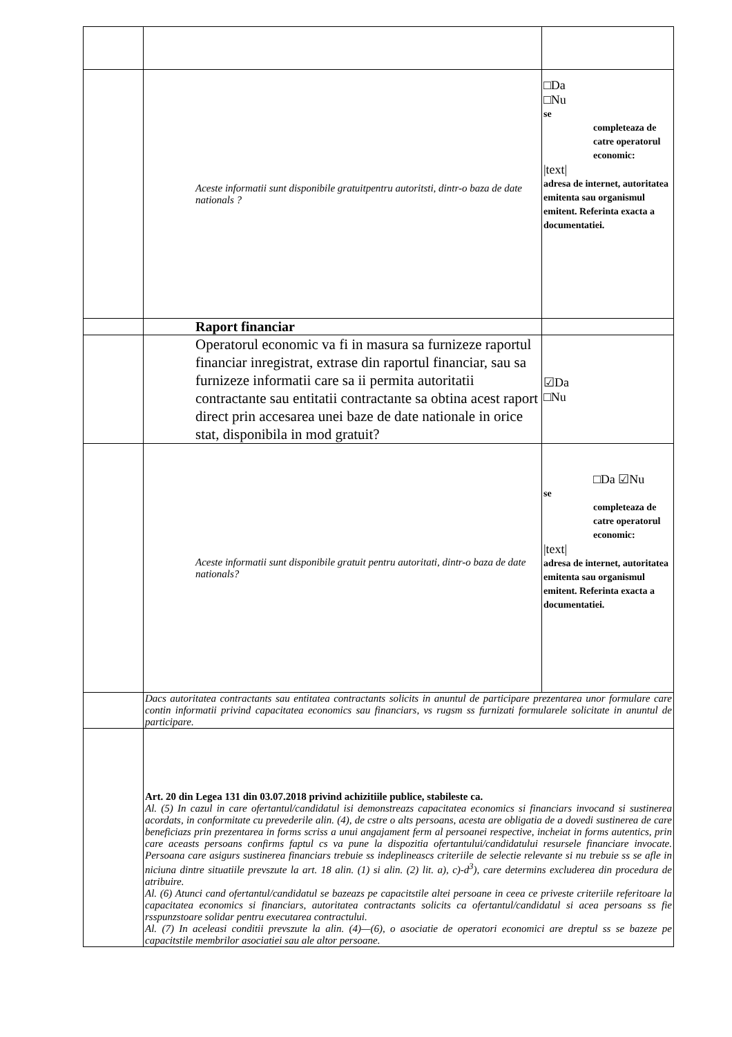| | Aceste informatii sunt disponibile gratuitpentru autoritsti, dintr-o baza de date nationals ? | □Da □Nu se completeaza de catre operatorul economic: /text/ adresa de internet, autoritatea emitenta sau organismul emitent. Referinta exacta a documentatiei. |
| | Raport financiar | |
| | Operatorul economic va fi in masura sa furnizeze raportul financiar inregistrat, extrase din raportul financiar, sau sa furnizeze informatii care sa ii permita autoritatii contractante sau entitatii contractante sa obtina acest raport direct prin accesarea unei baze de date nationale in orice stat, disponibila in mod gratuit? | ☑Da □Nu |
| | Aceste informatii sunt disponibile gratuit pentru autoritati, dintr-o baza de date nationals? | □Da ☑Nu se completeaza de catre operatorul economic: /text/ adresa de internet, autoritatea emitenta sau organismul emitent. Referinta exacta a documentatiei. |
| | Dacs autoritatea contractants sau entitatea contractants solicits in anuntul de participare prezentarea unor formulare care contin informatii privind capacitatea economics sau financiars, vs rugsm ss furnizati formularele solicitate in anuntul de participare. | |
| | Art. 20 din Legea 131 din 03.07.2018 privind achizitiile publice, stabileste ca. Al. (5) In cazul in care ofertantul/candidatul isi demonstreazs capacitatea economics si financiars invocand si sustinerea acordats, in conformitate cu prevederile alin. (4), de cstre o alts persoans, acesta are obligatia de a dovedi sustinerea de care beneficiazs prin prezentarea in forms scriss a unui angajament ferm al persoanei respective, incheiat in forms autentics, prin care aceasts persoans confirms faptul cs va pune la dispozitia ofertantului/candidatului resursele financiare invocate. Persoana care asigurs sustinerea financiars trebuie ss indeplineascs criteriile de selectie relevante si nu trebuie ss se afle in niciuna dintre situatiile prevszute la art. 18 alin. (1) si alin. (2) lit. a), c)-d<sup>3</sup>), care determins excluderea din procedura de atribuire. Al. (6) Atunci cand ofertantul/candidatul se bazeazs pe capacitstile altei persoane in ceea ce priveste criteriile referitoare la capacitatea economics si financiars, autoritatea contractants solicits ca ofertantul/candidatul si acea persoans ss fie rsspunzstoare solidar pentru executarea contractului. Al. (7) In aceleasi conditii prevszute la alin. (4)—(6), o asociatie de operatori economici are dreptul ss se bazeze pe capacitstile membrilor asociatiei sau ale altor persoane. | |